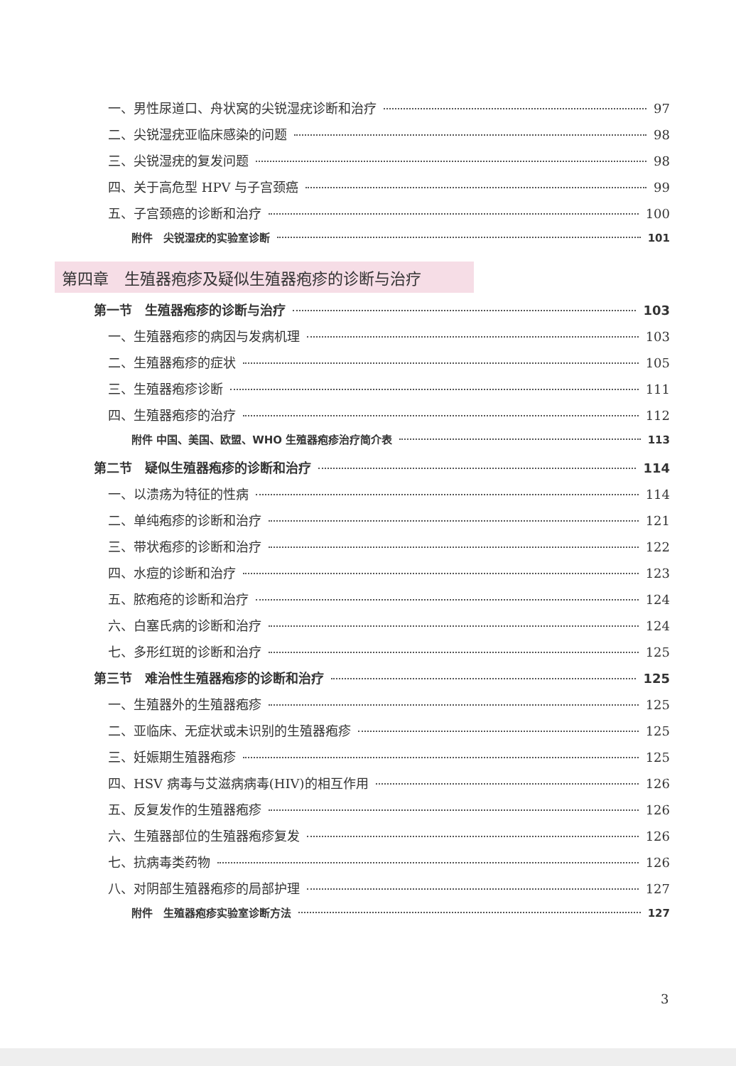一、男性尿道口、舟状窝的尖锐湿疣诊断和治疗 97
二、尖锐湿疣亚临床感染的问题 98
三、尖锐湿疣的复发问题 98
四、关于高危型 HPV 与子宫颈癌 99
五、子宫颈癌的诊断和治疗 100
附件　尖锐湿疣的实验室诊断 101
第四章　生殖器疱疹及疑似生殖器疱疹的诊断与治疗
第一节　生殖器疱疹的诊断与治疗 103
一、生殖器疱疹的病因与发病机理 103
二、生殖器疱疹的症状 105
三、生殖器疱疹诊断 111
四、生殖器疱疹的治疗 112
附件 中国、美国、欧盟、WHO 生殖器疱疹治疗简介表 113
第二节　疑似生殖器疱疹的诊断和治疗 114
一、以溃疡为特征的性病 114
二、单纯疱疹的诊断和治疗 121
三、带状疱疹的诊断和治疗 122
四、水痘的诊断和治疗 123
五、脓疱疮的诊断和治疗 124
六、白塞氏病的诊断和治疗 124
七、多形红斑的诊断和治疗 125
第三节　难治性生殖器疱疹的诊断和治疗 125
一、生殖器外的生殖器疱疹 125
二、亚临床、无症状或未识别的生殖器疱疹 125
三、妊娠期生殖器疱疹 125
四、HSV 病毒与艾滋病病毒(HIV)的相互作用 126
五、反复发作的生殖器疱疹 126
六、生殖器部位的生殖器疱疹复发 126
七、抗病毒类药物 126
八、对阴部生殖器疱疹的局部护理 127
附件　生殖器疱疹实验室诊断方法 127
3